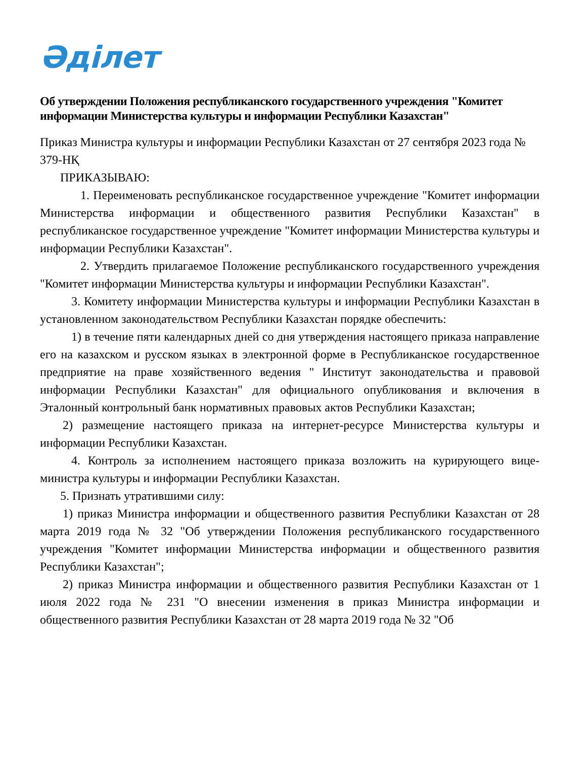Әділет
Об утверждении Положения республиканского государственного учреждения "Комитет информации Министерства культуры и информации Республики Казахстан"
Приказ Министра культуры и информации Республики Казахстан от 27 сентября 2023 года № 379-НҚ
ПРИКАЗЫВАЮ:
1. Переименовать республиканское государственное учреждение "Комитет информации Министерства информации и общественного развития Республики Казахстан" в республиканское государственное учреждение "Комитет информации Министерства культуры и информации Республики Казахстан".
2. Утвердить прилагаемое Положение республиканского государственного учреждения "Комитет информации Министерства культуры и информации Республики Казахстан".
3. Комитету информации Министерства культуры и информации Республики Казахстан в установленном законодательством Республики Казахстан порядке обеспечить:
1) в течение пяти календарных дней со дня утверждения настоящего приказа направление его на казахском и русском языках в электронной форме в Республиканское государственное предприятие на праве хозяйственного ведения " Институт законодательства и правовой информации Республики Казахстан" для официального опубликования и включения в Эталонный контрольный банк нормативных правовых актов Республики Казахстан;
2) размещение настоящего приказа на интернет-ресурсе Министерства культуры и информации Республики Казахстан.
4. Контроль за исполнением настоящего приказа возложить на курирующего вице-министра культуры и информации Республики Казахстан.
5. Признать утратившими силу:
1) приказ Министра информации и общественного развития Республики Казахстан от 28 марта 2019 года № 32 "Об утверждении Положения республиканского государственного учреждения "Комитет информации Министерства информации и общественного развития Республики Казахстан";
2) приказ Министра информации и общественного развития Республики Казахстан от 1 июля 2022 года № 231 "О внесении изменения в приказ Министра информации и общественного развития Республики Казахстан от 28 марта 2019 года № 32 "Об